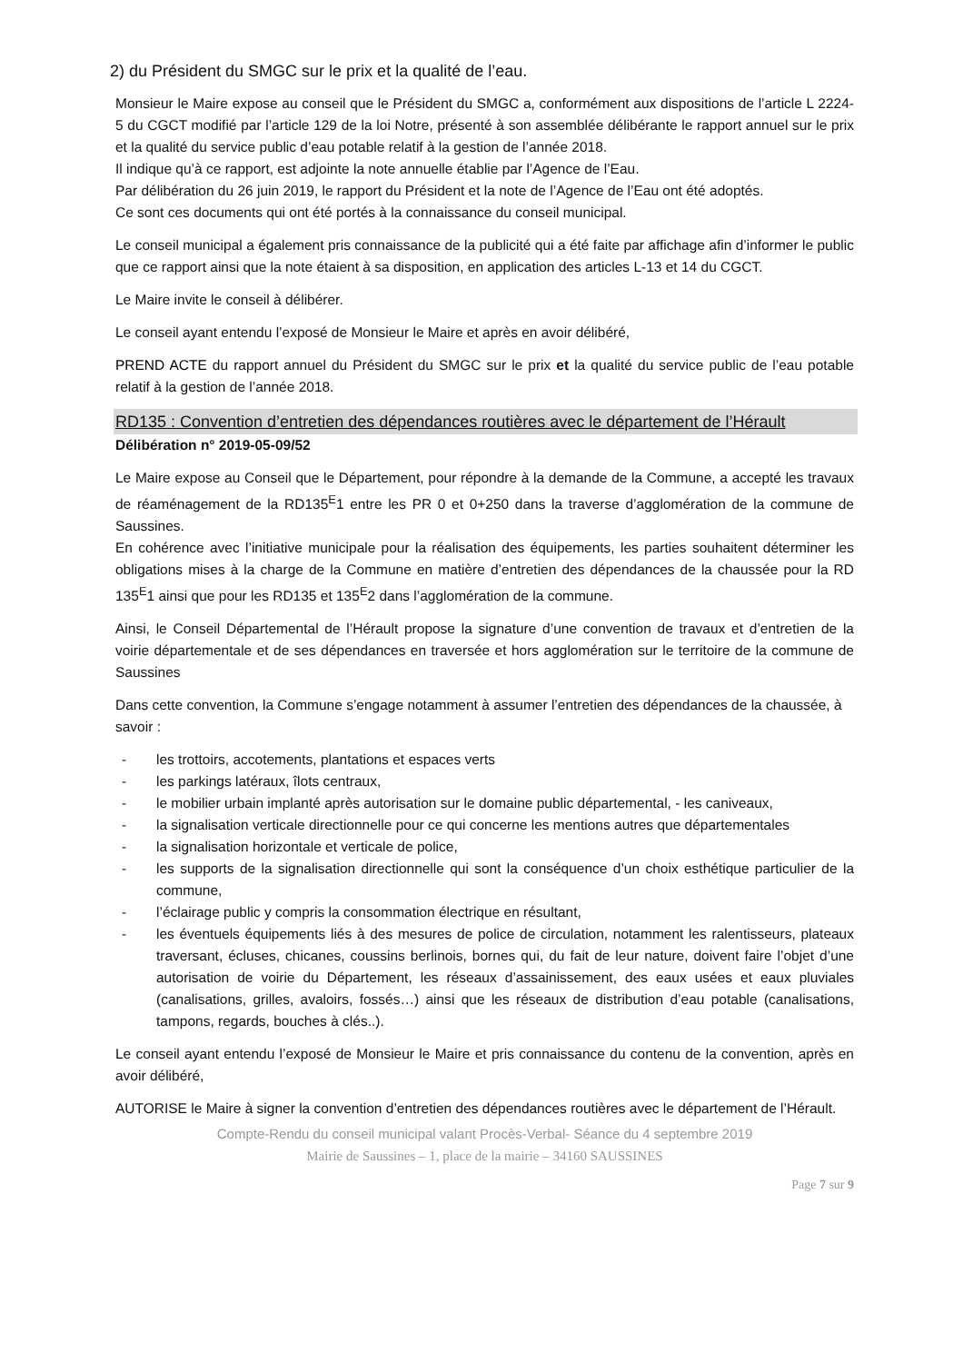2) du Président du SMGC sur le prix et la qualité de l’eau.
Monsieur le Maire expose au conseil que le Président du SMGC a, conformément aux dispositions de l’article L 2224-5 du CGCT modifié par l’article 129 de la loi Notre, présenté à son assemblée délibérante le rapport annuel sur le prix et la qualité du service public d’eau potable relatif à la gestion de l’année 2018.
Il indique qu’à ce rapport, est adjointe la note annuelle établie par l’Agence de l’Eau.
Par délibération du 26 juin 2019, le rapport du Président et la note de l’Agence de l’Eau ont été adoptés.
Ce sont ces documents qui ont été portés à la connaissance du conseil municipal.
Le conseil municipal a également pris connaissance de la publicité qui a été faite par affichage afin d’informer le public que ce rapport ainsi que la note étaient à sa disposition, en application des articles L-13 et 14 du CGCT.
Le Maire invite le conseil à délibérer.
Le conseil ayant entendu l’exposé de Monsieur le Maire et après en avoir délibéré,
PREND ACTE du rapport annuel du Président du SMGC sur le prix et la qualité du service public de l’eau potable relatif à la gestion de l’année 2018.
RD135 : Convention d’entretien des dépendances routières avec le département de l’Hérault
Délibération n° 2019-05-09/52
Le Maire expose au Conseil que le Département, pour répondre à la demande de la Commune, a accepté les travaux de réaménagement de la RD135<sup>E</sup>1 entre les PR 0 et 0+250 dans la traverse d’agglomération de la commune de Saussines.
En cohérence avec l’initiative municipale pour la réalisation des équipements, les parties souhaitent déterminer les obligations mises à la charge de la Commune en matière d’entretien des dépendances de la chaussée pour la RD 135<sup>E</sup>1 ainsi que pour les RD135 et 135<sup>E</sup>2 dans l’agglomération de la commune.
Ainsi, le Conseil Départemental de l’Hérault propose la signature d’une convention de travaux et d’entretien de la voirie départementale et de ses dépendances en traversée et hors agglomération sur le territoire de la commune de Saussines
Dans cette convention, la Commune s’engage notamment à assumer l’entretien des dépendances de la chaussée, à savoir :
- les trottoirs, accotements, plantations et espaces verts
- les parkings latéraux, îlots centraux,
- le mobilier urbain implanté après autorisation sur le domaine public départemental, - les caniveaux,
- la signalisation verticale directionnelle pour ce qui concerne les mentions autres que départementales
- la signalisation horizontale et verticale de police,
- les supports de la signalisation directionnelle qui sont la conséquence d’un choix esthétique particulier de la commune,
- l’éclairage public y compris la consommation électrique en résultant,
- les éventuels équipements liés à des mesures de police de circulation, notamment les ralentisseurs, plateaux traversant, écluses, chicanes, coussins berlinois, bornes qui, du fait de leur nature, doivent faire l’objet d’une autorisation de voirie du Département, les réseaux d’assainissement, des eaux usées et eaux pluviales (canalisations, grilles, avaloirs, fossés…) ainsi que les réseaux de distribution d’eau potable (canalisations, tampons, regards, bouches à clés..).
Le conseil ayant entendu l’exposé de Monsieur le Maire et pris connaissance du contenu de la convention, après en avoir délibéré,
AUTORISE le Maire à signer la convention d’entretien des dépendances routières avec le département de l’Hérault.
Compte-Rendu du conseil municipal valant Procès-Verbal- Séance du 4 septembre 2019
Mairie de Saussines – 1, place de la mairie – 34160 SAUSSINES
Page 7 sur 9